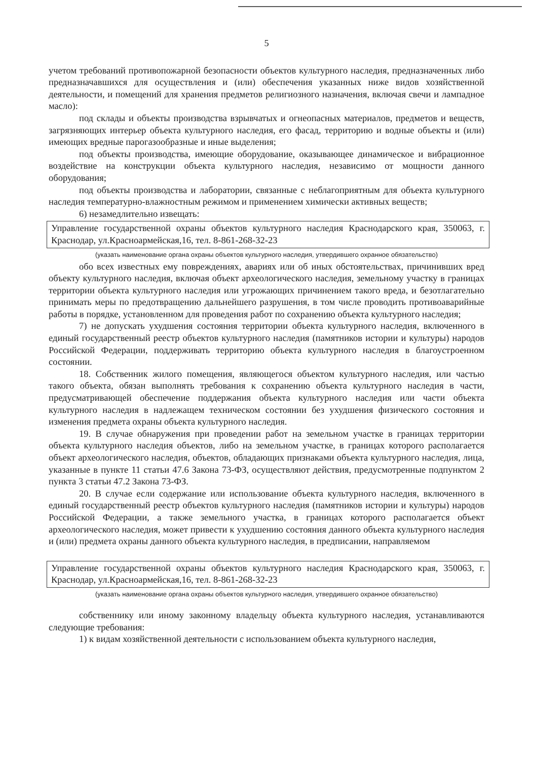5
учетом требований противопожарной безопасности объектов культурного наследия, предназначенных либо предназначавшихся для осуществления и (или) обеспечения указанных ниже видов хозяйственной деятельности, и помещений для хранения предметов религиозного назначения, включая свечи и лампадное масло):
под склады и объекты производства взрывчатых и огнеопасных материалов, предметов и веществ, загрязняющих интерьер объекта культурного наследия, его фасад, территорию и водные объекты и (или) имеющих вредные парогазообразные и иные выделения;
под объекты производства, имеющие оборудование, оказывающее динамическое и вибрационное воздействие на конструкции объекта культурного наследия, независимо от мощности данного оборудования;
под объекты производства и лаборатории, связанные с неблагоприятным для объекта культурного наследия температурно-влажностным режимом и применением химически активных веществ;
6) незамедлительно извещать:
Управление государственной охраны объектов культурного наследия Краснодарского края, 350063, г. Краснодар, ул.Красноармейская,16, тел. 8-861-268-32-23
(указать наименование органа охраны объектов культурного наследия, утвердившего охранное обязательство)
обо всех известных ему повреждениях, авариях или об иных обстоятельствах, причинивших вред объекту культурного наследия, включая объект археологического наследия, земельному участку в границах территории объекта культурного наследия или угрожающих причинением такого вреда, и безотлагательно принимать меры по предотвращению дальнейшего разрушения, в том числе проводить противоаварийные работы в порядке, установленном для проведения работ по сохранению объекта культурного наследия;
7) не допускать ухудшения состояния территории объекта культурного наследия, включенного в единый государственный реестр объектов культурного наследия (памятников истории и культуры) народов Российской Федерации, поддерживать территорию объекта культурного наследия в благоустроенном состоянии.
18. Собственник жилого помещения, являющегося объектом культурного наследия, или частью такого объекта, обязан выполнять требования к сохранению объекта культурного наследия в части, предусматривающей обеспечение поддержания объекта культурного наследия или части объекта культурного наследия в надлежащем техническом состоянии без ухудшения физического состояния и изменения предмета охраны объекта культурного наследия.
19. В случае обнаружения при проведении работ на земельном участке в границах территории объекта культурного наследия объектов, либо на земельном участке, в границах которого располагается объект археологического наследия, объектов, обладающих признаками объекта культурного наследия, лица, указанные в пункте 11 статьи 47.6 Закона 73-ФЗ, осуществляют действия, предусмотренные подпунктом 2 пункта 3 статьи 47.2 Закона 73-ФЗ.
20. В случае если содержание или использование объекта культурного наследия, включенного в единый государственный реестр объектов культурного наследия (памятников истории и культуры) народов Российской Федерации, а также земельного участка, в границах которого располагается объект археологического наследия, может привести к ухудшению состояния данного объекта культурного наследия и (или) предмета охраны данного объекта культурного наследия, в предписании, направляемом
Управление государственной охраны объектов культурного наследия Краснодарского края, 350063, г. Краснодар, ул.Красноармейская,16, тел. 8-861-268-32-23
(указать наименование органа охраны объектов культурного наследия, утвердившего охранное обязательство)
собственнику или иному законному владельцу объекта культурного наследия, устанавливаются следующие требования:
1) к видам хозяйственной деятельности с использованием объекта культурного наследия,